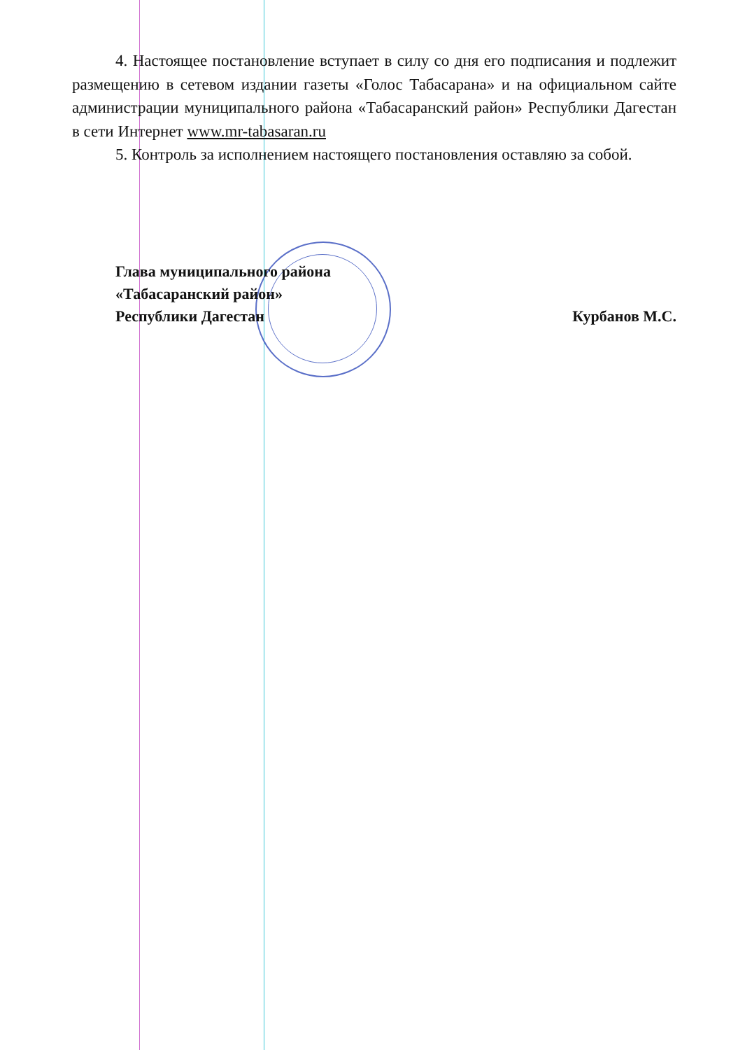4. Настоящее постановление вступает в силу со дня его подписания и подлежит размещению в сетевом издании газеты «Голос Табасарана» и на официальном сайте администрации муниципального района «Табасаранский район» Республики Дагестан в сети Интернет www.mr-tabasaran.ru
5. Контроль за исполнением настоящего постановления оставляю за собой.
Глава муниципального района
«Табасаранский район»
Республики Дагестан
Курбанов М.С.